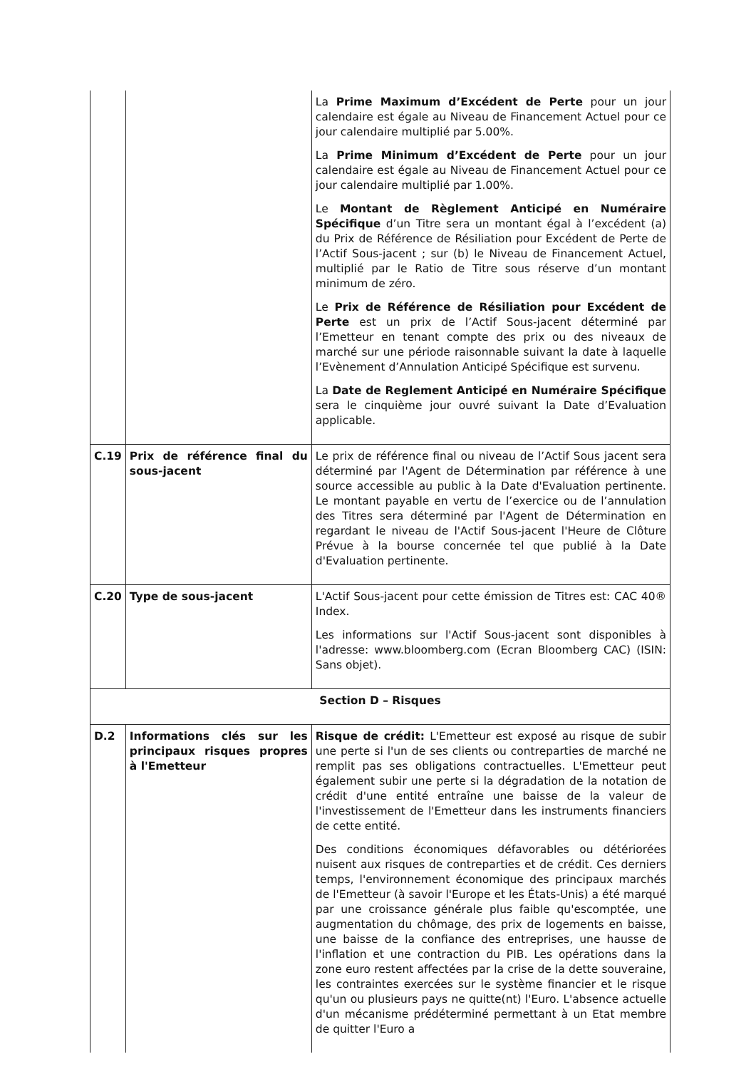| | | La Prime Maximum d’Excédent de Perte pour un jour calendaire est égale au Niveau de Financement Actuel pour ce jour calendaire multiplié par 5.00%. La Prime Minimum d’Excédent de Perte pour un jour calendaire est égale au Niveau de Financement Actuel pour ce jour calendaire multiplié par 1.00%. Le Montant de Règlement Anticipé en Numéraire Spécifique d’un Titre sera un montant égal à l’excédent (a) du Prix de Référence de Résiliation pour Excédent de Perte de l’Actif Sous-jacent ; sur (b) le Niveau de Financement Actuel, multiplié par le Ratio de Titre sous réserve d’un montant minimum de zéro. Le Prix de Référence de Résiliation pour Excédent de Perte est un prix de l’Actif Sous-jacent déterminé par l’Emetteur en tenant compte des prix ou des niveaux de marché sur une période raisonnable suivant la date à laquelle l’Evènement d’Annulation Anticipé Spécifique est survenu. La Date de Reglement Anticipé en Numéraire Spécifique sera le cinquième jour ouvré suivant la Date d’Evaluation applicable. |
| C.19 | Prix de référence final du sous-jacent | Le prix de référence final ou niveau de l’Actif Sous jacent sera déterminé par l'Agent de Détermination par référence à une source accessible au public à la Date d'Evaluation pertinente. Le montant payable en vertu de l’exercice ou de l’annulation des Titres sera déterminé par l'Agent de Détermination en regardant le niveau de l'Actif Sous-jacent l'Heure de Clôture Prévue à la bourse concernée tel que publié à la Date d'Evaluation pertinente. |
| C.20 | Type de sous-jacent | L'Actif Sous-jacent pour cette émission de Titres est: CAC 40® Index. Les informations sur l'Actif Sous-jacent sont disponibles à l'adresse: www.bloomberg.com (Ecran Bloomberg CAC) (ISIN: Sans objet). |
| Section D – Risques | | |
| D.2 | Informations clés sur les principaux risques propres à l'Emetteur | Risque de crédit: L'Emetteur est exposé au risque de subir une perte si l'un de ses clients ou contreparties de marché ne remplit pas ses obligations contractuelles. L'Emetteur peut également subir une perte si la dégradation de la notation de crédit d'une entité entraîne une baisse de la valeur de l'investissement de l'Emetteur dans les instruments financiers de cette entité. Des conditions économiques défavorables ou détériorées nuisent aux risques de contreparties et de crédit. Ces derniers temps, l'environnement économique des principaux marchés de l'Emetteur (à savoir l'Europe et les États-Unis) a été marqué par une croissance générale plus faible qu'escomptée, une augmentation du chômage, des prix de logements en baisse, une baisse de la confiance des entreprises, une hausse de l'inflation et une contraction du PIB. Les opérations dans la zone euro restent affectées par la crise de la dette souveraine, les contraintes exercées sur le système financier et le risque qu'un ou plusieurs pays ne quitte(nt) l'Euro. L'absence actuelle d'un mécanisme prédéterminé permettant à un Etat membre de quitter l'Euro a |